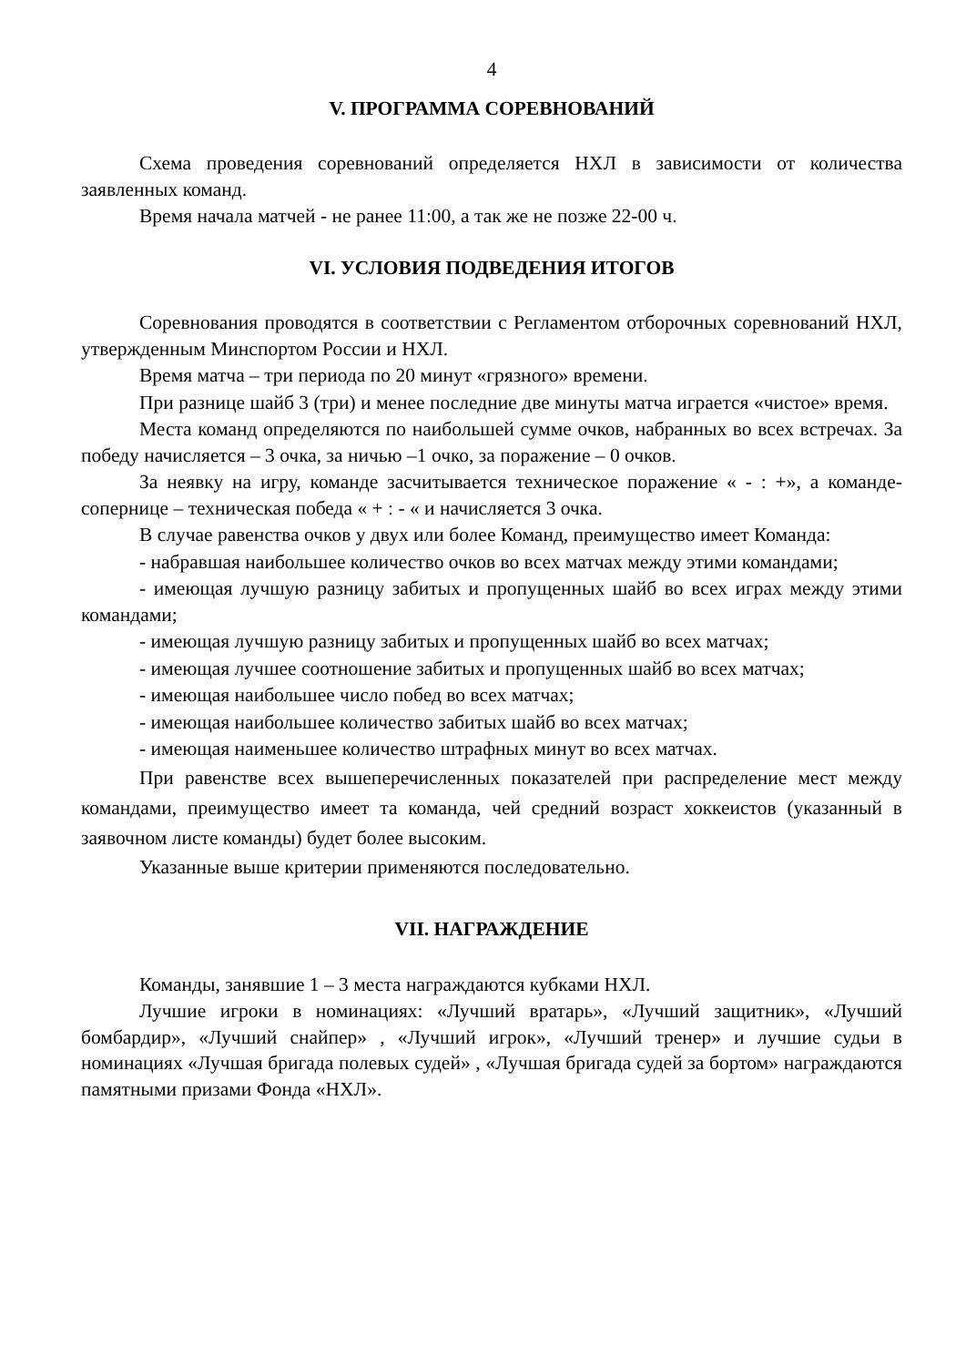4
V. ПРОГРАММА СОРЕВНОВАНИЙ
Схема проведения соревнований определяется НХЛ в зависимости от количества заявленных команд.
Время начала матчей - не ранее 11:00, а так же не позже 22-00 ч.
VI. УСЛОВИЯ ПОДВЕДЕНИЯ ИТОГОВ
Соревнования проводятся в соответствии с Регламентом отборочных соревнований НХЛ, утвержденным Минспортом России и НХЛ.
Время матча – три периода по 20 минут «грязного» времени.
При разнице шайб 3 (три) и менее последние две минуты матча играется «чистое» время.
Места команд определяются по наибольшей сумме очков, набранных во всех встречах. За победу начисляется – 3 очка, за ничью –1 очко, за поражение – 0 очков.
За неявку на игру, команде засчитывается техническое поражение « - : +», а команде-сопернице – техническая победа « + : - « и начисляется 3 очка.
В случае равенства очков у двух или более Команд, преимущество имеет Команда:
- набравшая наибольшее количество очков во всех матчах между этими командами;
- имеющая лучшую разницу забитых и пропущенных шайб во всех играх между этими командами;
- имеющая лучшую разницу забитых и пропущенных шайб во всех матчах;
- имеющая лучшее соотношение забитых и пропущенных шайб во всех матчах;
- имеющая наибольшее число побед во всех матчах;
- имеющая наибольшее количество забитых шайб во всех матчах;
- имеющая наименьшее количество штрафных минут во всех матчах.
При равенстве всех вышеперечисленных показателей при распределение мест между командами, преимущество имеет та команда, чей средний возраст хоккеистов (указанный в заявочном листе команды) будет более высоким.
Указанные выше критерии применяются последовательно.
VII. НАГРАЖДЕНИЕ
Команды, занявшие 1 – 3 места награждаются кубками НХЛ.
Лучшие игроки в номинациях: «Лучший вратарь», «Лучший защитник», «Лучший бомбардир», «Лучший снайпер» , «Лучший игрок», «Лучший тренер» и лучшие судьи в номинациях «Лучшая бригада полевых судей» , «Лучшая бригада судей за бортом» награждаются памятными призами Фонда «НХЛ».